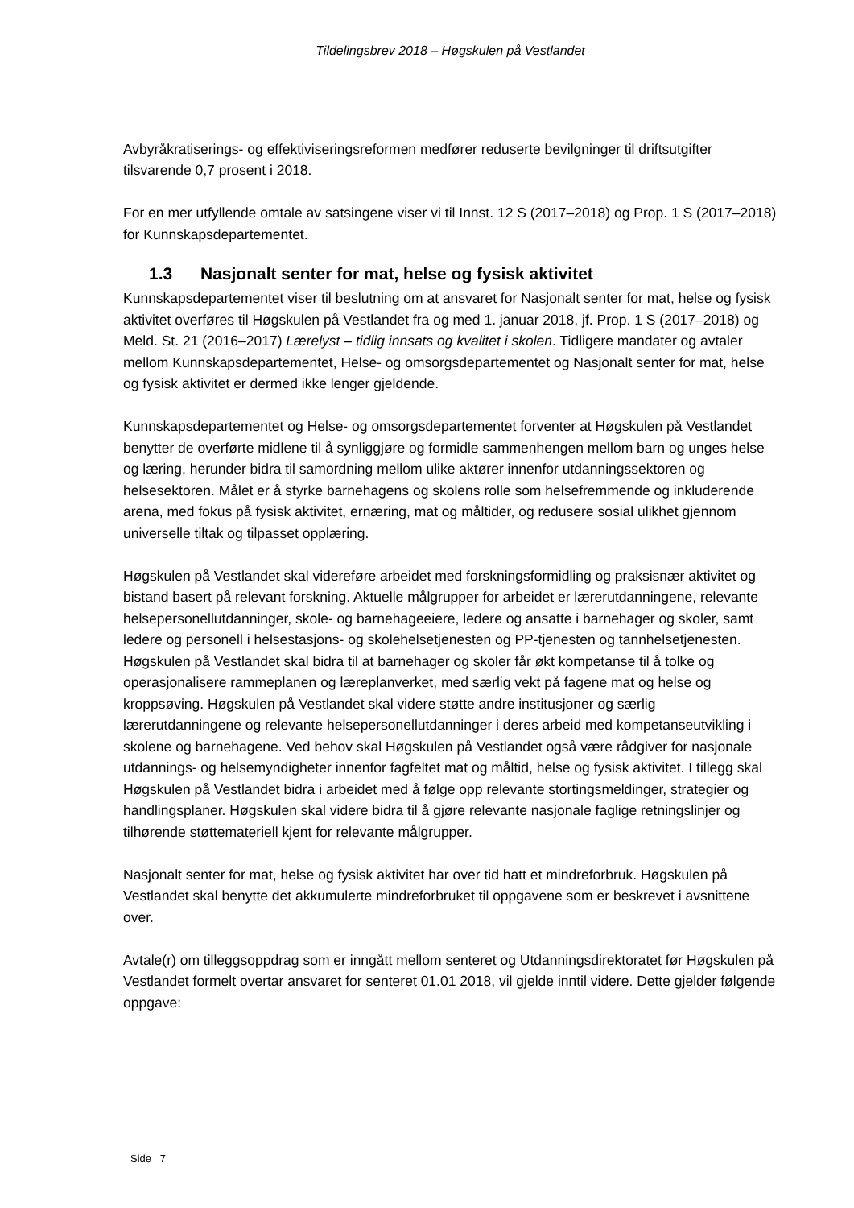Tildelingsbrev 2018 – Høgskulen på Vestlandet
Avbyråkratiserings- og effektiviseringsreformen medfører reduserte bevilgninger til driftsutgifter tilsvarende 0,7 prosent i 2018.
For en mer utfyllende omtale av satsingene viser vi til Innst. 12 S (2017–2018) og Prop. 1 S (2017–2018) for Kunnskapsdepartementet.
1.3 Nasjonalt senter for mat, helse og fysisk aktivitet
Kunnskapsdepartementet viser til beslutning om at ansvaret for Nasjonalt senter for mat, helse og fysisk aktivitet overføres til Høgskulen på Vestlandet fra og med 1. januar 2018, jf. Prop. 1 S (2017–2018) og Meld. St. 21 (2016–2017) Lærelyst – tidlig innsats og kvalitet i skolen. Tidligere mandater og avtaler mellom Kunnskapsdepartementet, Helse- og omsorgsdepartementet og Nasjonalt senter for mat, helse og fysisk aktivitet er dermed ikke lenger gjeldende.
Kunnskapsdepartementet og Helse- og omsorgsdepartementet forventer at Høgskulen på Vestlandet benytter de overførte midlene til å synliggjøre og formidle sammenhengen mellom barn og unges helse og læring, herunder bidra til samordning mellom ulike aktører innenfor utdanningssektoren og helsesektoren. Målet er å styrke barnehagens og skolens rolle som helsefremmende og inkluderende arena, med fokus på fysisk aktivitet, ernæring, mat og måltider, og redusere sosial ulikhet gjennom universelle tiltak og tilpasset opplæring.
Høgskulen på Vestlandet skal videreføre arbeidet med forskningsformidling og praksisnær aktivitet og bistand basert på relevant forskning. Aktuelle målgrupper for arbeidet er lærerutdanningene, relevante helsepersonellutdanninger, skole- og barnehageeiere, ledere og ansatte i barnehager og skoler, samt ledere og personell i helsestasjons- og skolehelsetjenesten og PP-tjenesten og tannhelsetjenesten. Høgskulen på Vestlandet skal bidra til at barnehager og skoler får økt kompetanse til å tolke og operasjonalisere rammeplanen og læreplanverket, med særlig vekt på fagene mat og helse og kroppsøving. Høgskulen på Vestlandet skal videre støtte andre institusjoner og særlig lærerutdanningene og relevante helsepersonellutdanninger i deres arbeid med kompetanseutvikling i skolene og barnehagene. Ved behov skal Høgskulen på Vestlandet også være rådgiver for nasjonale utdannings- og helsemyndigheter innenfor fagfeltet mat og måltid, helse og fysisk aktivitet. I tillegg skal Høgskulen på Vestlandet bidra i arbeidet med å følge opp relevante stortingsmeldinger, strategier og handlingsplaner. Høgskulen skal videre bidra til å gjøre relevante nasjonale faglige retningslinjer og tilhørende støttemateriell kjent for relevante målgrupper.
Nasjonalt senter for mat, helse og fysisk aktivitet har over tid hatt et mindreforbruk. Høgskulen på Vestlandet skal benytte det akkumulerte mindreforbruket til oppgavene som er beskrevet i avsnittene over.
Avtale(r) om tilleggsoppdrag som er inngått mellom senteret og Utdanningsdirektoratet før Høgskulen på Vestlandet formelt overtar ansvaret for senteret 01.01 2018, vil gjelde inntil videre. Dette gjelder følgende oppgave:
Side 7